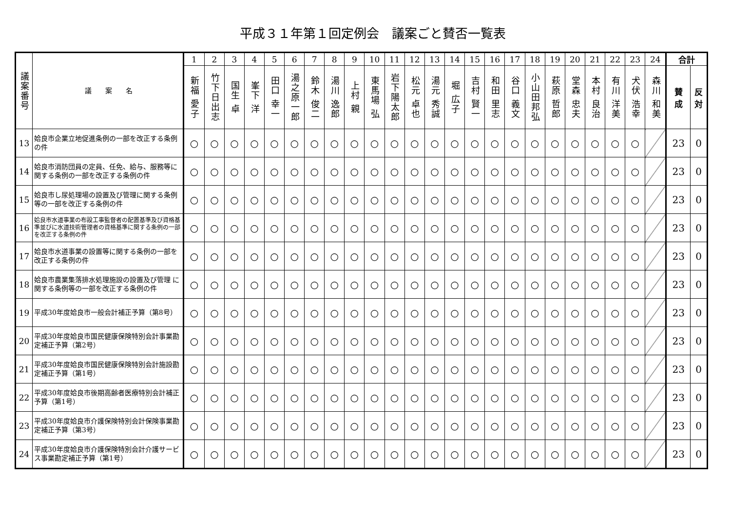平成３１年第１回定例会　議案ごと賛否一覧表
| 議案番号 | 議 案 名 | 1 | 2 | 3 | 4 | 5 | 6 | 7 | 8 | 9 | 10 | 11 | 12 | 13 | 14 | 15 | 16 | 17 | 18 | 19 | 20 | 21 | 22 | 23 | 24 | 合計 | |
| --- | --- | --- | --- | --- | --- | --- | --- | --- | --- | --- | --- | --- | --- | --- | --- | --- | --- | --- | --- | --- | --- | --- | --- | --- | --- | --- | --- |
| | | 新福 愛子 | 竹下日出志 | 国生 卓 | 峯下 洋 | 田口 幸一 | 湯之原一郎 | 鈴木 俊二 | 湯川 逸郎 | 上村 親 | 東馬場 弘 | 岩下陽太郎 | 松元 卓也 | 湯元 秀誠 | 堀 広子 | 吉村 賢一 | 和田 里志 | 谷口 義文 | 小山田邦弘 | 萩原 哲郎 | 堂森 忠夫 | 本村 良治 | 有川 洋美 | 犬伏 浩幸 | 森川 和美 | 賛 成 | 反 対 |
| 13 | 姶良市企業立地促進条例の一部を改正する条例の件 | ○ | ○ | ○ | ○ | ○ | ○ | ○ | ○ | ○ | ○ | ○ | ○ | ○ | ○ | ○ | ○ | ○ | ○ | ○ | ○ | ○ | ○ | ○ | | 23 | 0 |
| 14 | 姶良市消防団員の定員、任免、給与、服務等に関する条例の一部を改正する条例の件 | ○ | ○ | ○ | ○ | ○ | ○ | ○ | ○ | ○ | ○ | ○ | ○ | ○ | ○ | ○ | ○ | ○ | ○ | ○ | ○ | ○ | ○ | ○ | | 23 | 0 |
| 15 | 姶良市し尿処理場の設置及び管理に関する条例等の一部を改正する条例の件 | ○ | ○ | ○ | ○ | ○ | ○ | ○ | ○ | ○ | ○ | ○ | ○ | ○ | ○ | ○ | ○ | ○ | ○ | ○ | ○ | ○ | ○ | ○ | | 23 | 0 |
| 16 | 姶良市水道事業の布設工事監督者の配置基準及び資格基準並びに水道技術管理者の資格基準に関する条例の一部を改正する条例の件 | ○ | ○ | ○ | ○ | ○ | ○ | ○ | ○ | ○ | ○ | ○ | ○ | ○ | ○ | ○ | ○ | ○ | ○ | ○ | ○ | ○ | ○ | ○ | | 23 | 0 |
| 17 | 姶良市水道事業の設置等に関する条例の一部を改正する条例の件 | ○ | ○ | ○ | ○ | ○ | ○ | ○ | ○ | ○ | ○ | ○ | ○ | ○ | ○ | ○ | ○ | ○ | ○ | ○ | ○ | ○ | ○ | ○ | | 23 | 0 |
| 18 | 姶良市農業集落排水処理施設の設置及び管理 に関する条例等の一部を改正する条例の件 | ○ | ○ | ○ | ○ | ○ | ○ | ○ | ○ | ○ | ○ | ○ | ○ | ○ | ○ | ○ | ○ | ○ | ○ | ○ | ○ | ○ | ○ | ○ | | 23 | 0 |
| 19 | 平成30年度姶良市一般会計補正予算（第8号） | ○ | ○ | ○ | ○ | ○ | ○ | ○ | ○ | ○ | ○ | ○ | ○ | ○ | ○ | ○ | ○ | ○ | ○ | ○ | ○ | ○ | ○ | ○ | | 23 | 0 |
| 20 | 平成30年度姶良市国民健康保険特別会計事業勘定補正予算（第2号） | ○ | ○ | ○ | ○ | ○ | ○ | ○ | ○ | ○ | ○ | ○ | ○ | ○ | ○ | ○ | ○ | ○ | ○ | ○ | ○ | ○ | ○ | ○ | | 23 | 0 |
| 21 | 平成30年度姶良市国民健康保険特別会計施設勘定補正予算（第1号） | ○ | ○ | ○ | ○ | ○ | ○ | ○ | ○ | ○ | ○ | ○ | ○ | ○ | ○ | ○ | ○ | ○ | ○ | ○ | ○ | ○ | ○ | ○ | | 23 | 0 |
| 22 | 平成30年度姶良市後期高齢者医療特別会計補正予算（第1号） | ○ | ○ | ○ | ○ | ○ | ○ | ○ | ○ | ○ | ○ | ○ | ○ | ○ | ○ | ○ | ○ | ○ | ○ | ○ | ○ | ○ | ○ | ○ | | 23 | 0 |
| 23 | 平成30年度姶良市介護保険特別会計保険事業勘定補正予算（第3号） | ○ | ○ | ○ | ○ | ○ | ○ | ○ | ○ | ○ | ○ | ○ | ○ | ○ | ○ | ○ | ○ | ○ | ○ | ○ | ○ | ○ | ○ | ○ | | 23 | 0 |
| 24 | 平成30年度姶良市介護保険特別会計介護サービス事業勘定補正予算（第1号） | ○ | ○ | ○ | ○ | ○ | ○ | ○ | ○ | ○ | ○ | ○ | ○ | ○ | ○ | ○ | ○ | ○ | ○ | ○ | ○ | ○ | ○ | ○ | | 23 | 0 |